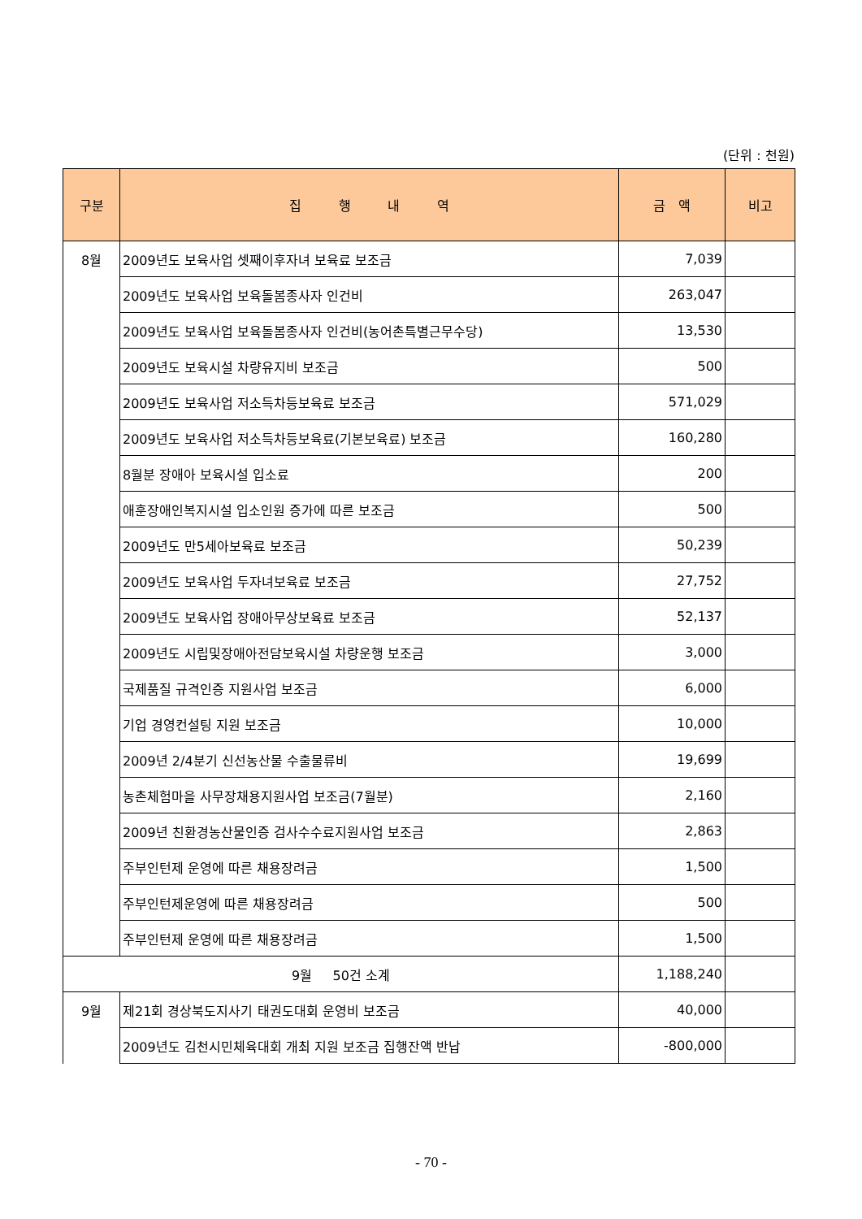(단위 : 천원)
| 구분 | 집 행 내 역 | 금 액 | 비고 |
| --- | --- | --- | --- |
| 8월 | 2009년도 보육사업 셋째이후자녀 보육료 보조금 | 7,039 | |
| | 2009년도 보육사업 보육돌봄종사자 인건비 | 263,047 | |
| | 2009년도 보육사업 보육돌봄종사자 인건비(농어촌특별근무수당) | 13,530 | |
| | 2009년도 보육시설 차량유지비 보조금 | 500 | |
| | 2009년도 보육사업 저소득차등보육료 보조금 | 571,029 | |
| | 2009년도 보육사업 저소득차등보육료(기본보육료) 보조금 | 160,280 | |
| | 8월분 장애아 보육시설 입소료 | 200 | |
| | 애훈장애인복지시설 입소인원 증가에 따른 보조금 | 500 | |
| | 2009년도 만5세아보육료 보조금 | 50,239 | |
| | 2009년도 보육사업 두자녀보육료 보조금 | 27,752 | |
| | 2009년도 보육사업 장애아무상보육료 보조금 | 52,137 | |
| | 2009년도 시립및장애아전담보육시설 차량운행 보조금 | 3,000 | |
| | 국제품질 규격인증 지원사업 보조금 | 6,000 | |
| | 기업 경영컨설팅 지원 보조금 | 10,000 | |
| | 2009년 2/4분기 신선농산물 수출물류비 | 19,699 | |
| | 농촌체험마을 사무장채용지원사업 보조금(7월분) | 2,160 | |
| | 2009년 친환경농산물인증 검사수수료지원사업 보조금 | 2,863 | |
| | 주부인턴제 운영에 따른 채용장려금 | 1,500 | |
| | 주부인턴제운영에 따른 채용장려금 | 500 | |
| | 주부인턴제 운영에 따른 채용장려금 | 1,500 | |
| 9월 50건 소계 | | 1,188,240 | |
| 9월 | 제21회 경상북도지사기 태권도대회 운영비 보조금 | 40,000 | |
| | 2009년도 김천시민체육대회 개최 지원 보조금 집행잔액 반납 | -800,000 | |
- 70 -